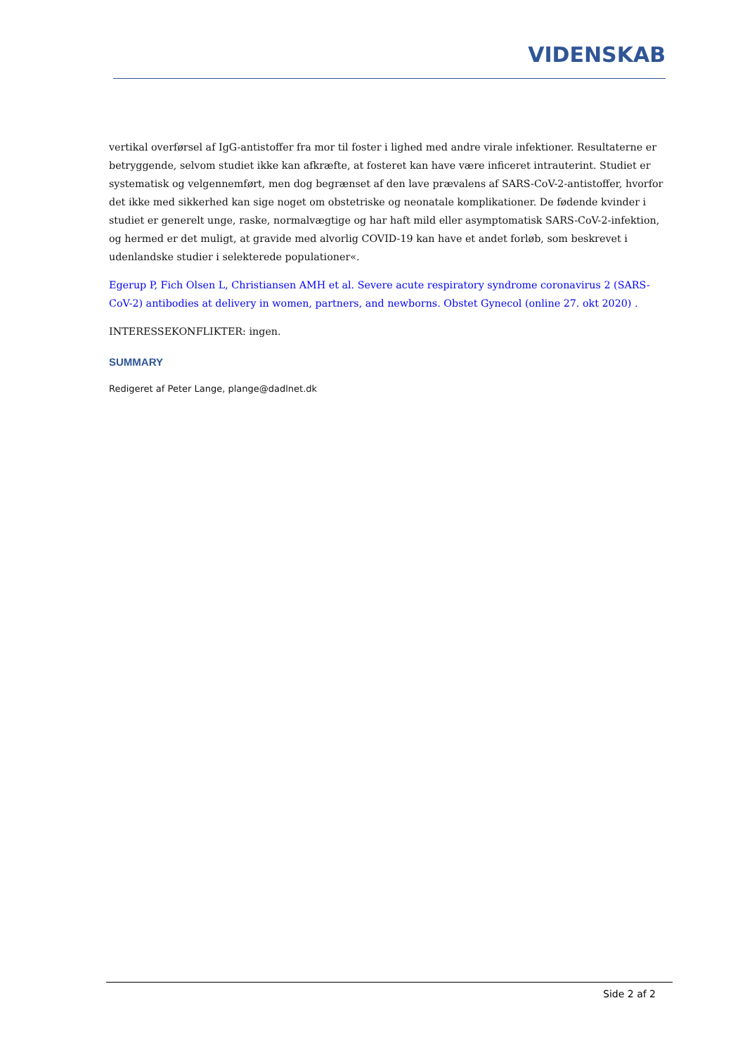VIDENSKAB
vertikal overførsel af IgG-antistoffer fra mor til foster i lighed med andre virale infektioner. Resultaterne er betryggende, selvom studiet ikke kan afkræfte, at fosteret kan have være inficeret intrauterint. Studiet er systematisk og velgennemført, men dog begrænset af den lave prævalens af SARS-CoV-2-antistoffer, hvorfor det ikke med sikkerhed kan sige noget om obstetriske og neonatale komplikationer. De fødende kvinder i studiet er generelt unge, raske, normalvægtige og har haft mild eller asymptomatisk SARS-CoV-2-infektion, og hermed er det muligt, at gravide med alvorlig COVID-19 kan have et andet forløb, som beskrevet i udenlandske studier i selekterede populationer«.
Egerup P, Fich Olsen L, Christiansen AMH et al. Severe acute respiratory syndrome coronavirus 2 (SARS-CoV-2) antibodies at delivery in women, partners, and newborns. Obstet Gynecol (online 27. okt 2020) .
INTERESSEKONFLIKTER: ingen.
SUMMARY
Redigeret af Peter Lange, plange@dadlnet.dk
Side 2 af 2